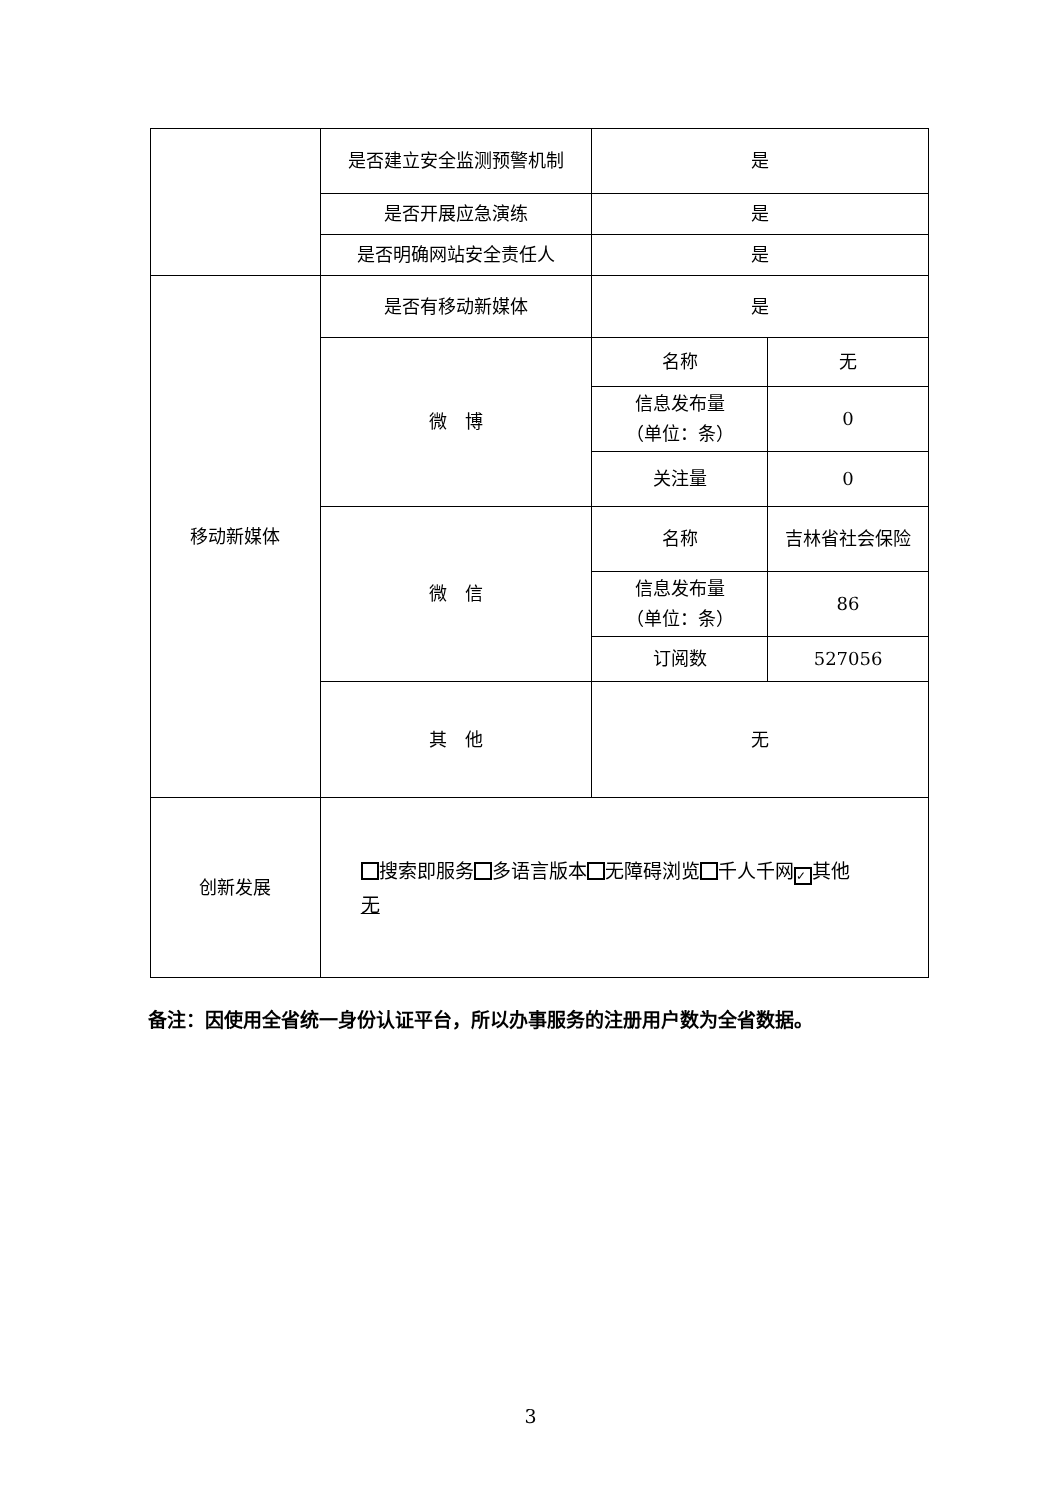| | 是否建立安全监测预警机制 | 是 | |
| | 是否开展应急演练 | 是 | |
| | 是否明确网站安全责任人 | 是 | |
| 移动新媒体 | 是否有移动新媒体 | 是 | |
| | 微 博 | 名称 | 无 |
| | | 信息发布量 （单位：条） | 0 |
| | | 关注量 | 0 |
| | 微 信 | 名称 | 吉林省社会保险 |
| | | 信息发布量 （单位：条） | 86 |
| | | 订阅数 | 527056 |
| | 其 他 | 无 | |
| 创新发展 | 搜索即服务 多语言版本 无障碍浏览 千人千网 ✓ 其他 无 | | |
备注：因使用全省统一身份认证平台，所以办事服务的注册用户数为全省数据。
3